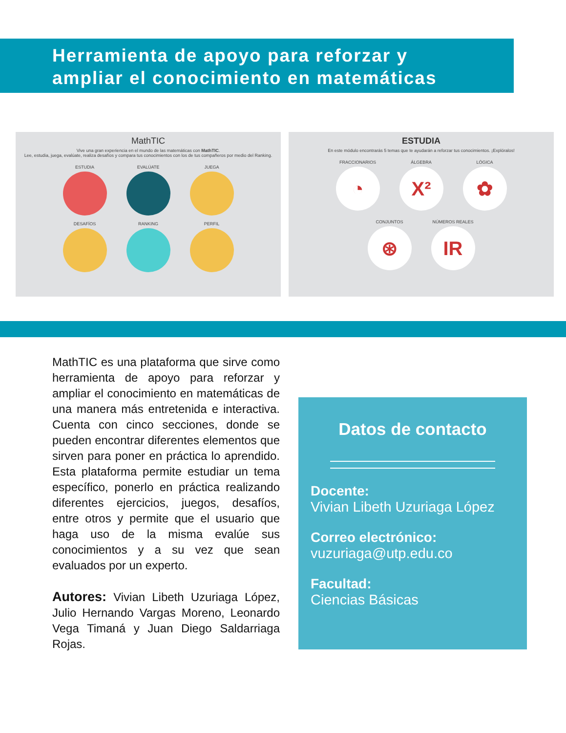Herramienta de apoyo para reforzar y
ampliar el conocimiento en matemáticas
MathTIC
Vive una gran experiencia en el mundo de las matemáticas con MathTIC.
Lee, estudia, juega, evalúate, realiza desafíos y compara tus conocimientos con los de tus compañeros por medio del Ranking.
ESTUDIA
EVALÚATE
JUEGA
DESAFÍOS
RANKING
PERFIL
ESTUDIA
En este módulo encontrarás 5 temas que te ayudarán a reforzar tus conocimientos. ¡Explóralos!
FRACCIONARIOS
◔
ÁLGEBRA
X²
LÓGICA
✿
CONJUNTOS
⊛
NÚMEROS REALES
IR
MathTIC es una plataforma que sirve como herramienta de apoyo para reforzar y ampliar el conocimiento en matemáticas de una manera más entretenida e interactiva. Cuenta con cinco secciones, donde se pueden encontrar diferentes elementos que sirven para poner en práctica lo aprendido. Esta plataforma permite estudiar un tema específico, ponerlo en práctica realizando diferentes ejercicios, juegos, desafíos, entre otros y permite que el usuario que haga uso de la misma evalúe sus conocimientos y a su vez que sean evaluados por un experto.
Autores: Vivian Libeth Uzuriaga López, Julio Hernando Vargas Moreno, Leonardo Vega Timaná y Juan Diego Saldarriaga Rojas.
Datos de contacto
Docente:
Vivian Libeth Uzuriaga López
Correo electrónico:
vuzuriaga@utp.edu.co
Facultad:
Ciencias Básicas